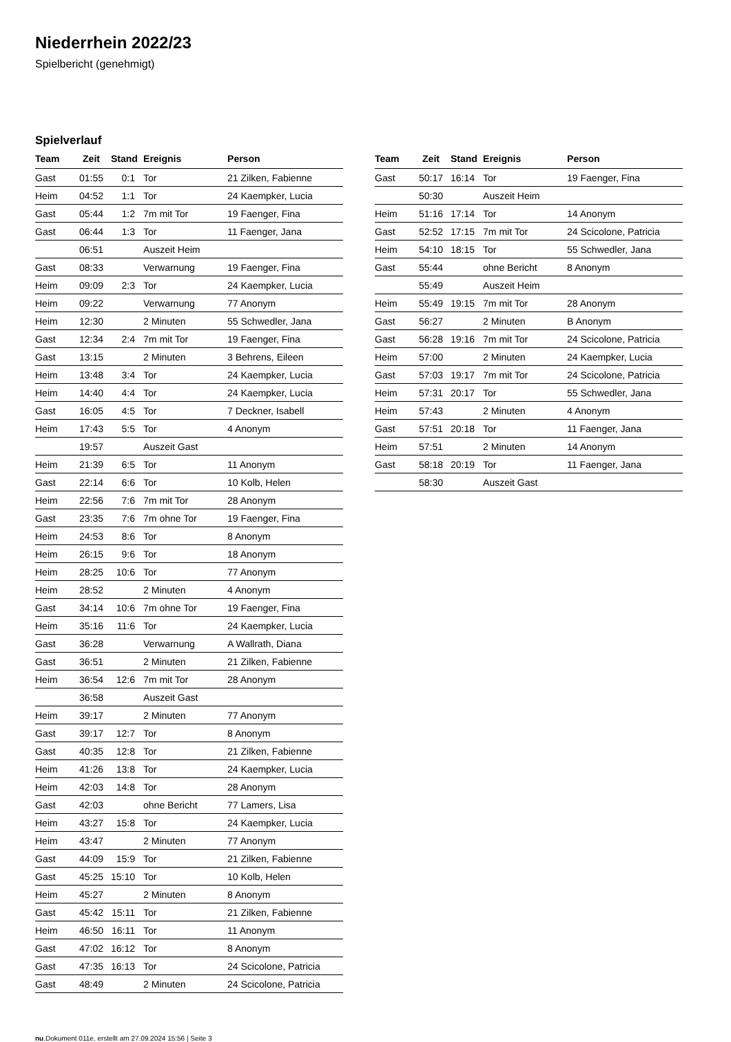Niederrhein 2022/23
Spielbericht (genehmigt)
Spielverlauf
| Team | Zeit | Stand | Ereignis | Person |
| --- | --- | --- | --- | --- |
| Gast | 01:55 | 0:1 | Tor | 21 Zilken, Fabienne |
| Heim | 04:52 | 1:1 | Tor | 24 Kaempker, Lucia |
| Gast | 05:44 | 1:2 | 7m mit Tor | 19 Faenger, Fina |
| Gast | 06:44 | 1:3 | Tor | 11 Faenger, Jana |
| | 06:51 | | Auszeit Heim | |
| Gast | 08:33 | | Verwarnung | 19 Faenger, Fina |
| Heim | 09:09 | 2:3 | Tor | 24 Kaempker, Lucia |
| Heim | 09:22 | | Verwarnung | 77 Anonym |
| Heim | 12:30 | | 2 Minuten | 55 Schwedler, Jana |
| Gast | 12:34 | 2:4 | 7m mit Tor | 19 Faenger, Fina |
| Gast | 13:15 | | 2 Minuten | 3 Behrens, Eileen |
| Heim | 13:48 | 3:4 | Tor | 24 Kaempker, Lucia |
| Heim | 14:40 | 4:4 | Tor | 24 Kaempker, Lucia |
| Gast | 16:05 | 4:5 | Tor | 7 Deckner, Isabell |
| Heim | 17:43 | 5:5 | Tor | 4 Anonym |
| | 19:57 | | Auszeit Gast | |
| Heim | 21:39 | 6:5 | Tor | 11 Anonym |
| Gast | 22:14 | 6:6 | Tor | 10 Kolb, Helen |
| Heim | 22:56 | 7:6 | 7m mit Tor | 28 Anonym |
| Gast | 23:35 | 7:6 | 7m ohne Tor | 19 Faenger, Fina |
| Heim | 24:53 | 8:6 | Tor | 8 Anonym |
| Heim | 26:15 | 9:6 | Tor | 18 Anonym |
| Heim | 28:25 | 10:6 | Tor | 77 Anonym |
| Heim | 28:52 | | 2 Minuten | 4 Anonym |
| Gast | 34:14 | 10:6 | 7m ohne Tor | 19 Faenger, Fina |
| Heim | 35:16 | 11:6 | Tor | 24 Kaempker, Lucia |
| Gast | 36:28 | | Verwarnung | A Wallrath, Diana |
| Gast | 36:51 | | 2 Minuten | 21 Zilken, Fabienne |
| Heim | 36:54 | 12:6 | 7m mit Tor | 28 Anonym |
| | 36:58 | | Auszeit Gast | |
| Heim | 39:17 | | 2 Minuten | 77 Anonym |
| Gast | 39:17 | 12:7 | Tor | 8 Anonym |
| Gast | 40:35 | 12:8 | Tor | 21 Zilken, Fabienne |
| Heim | 41:26 | 13:8 | Tor | 24 Kaempker, Lucia |
| Heim | 42:03 | 14:8 | Tor | 28 Anonym |
| Gast | 42:03 | | ohne Bericht | 77 Lamers, Lisa |
| Heim | 43:27 | 15:8 | Tor | 24 Kaempker, Lucia |
| Heim | 43:47 | | 2 Minuten | 77 Anonym |
| Gast | 44:09 | 15:9 | Tor | 21 Zilken, Fabienne |
| Gast | 45:25 | 15:10 | Tor | 10 Kolb, Helen |
| Heim | 45:27 | | 2 Minuten | 8 Anonym |
| Gast | 45:42 | 15:11 | Tor | 21 Zilken, Fabienne |
| Heim | 46:50 | 16:11 | Tor | 11 Anonym |
| Gast | 47:02 | 16:12 | Tor | 8 Anonym |
| Gast | 47:35 | 16:13 | Tor | 24 Scicolone, Patricia |
| Gast | 48:49 | | 2 Minuten | 24 Scicolone, Patricia |
| Team | Zeit | Stand | Ereignis | Person |
| --- | --- | --- | --- | --- |
| Gast | 50:17 | 16:14 | Tor | 19 Faenger, Fina |
| | 50:30 | | Auszeit Heim | |
| Heim | 51:16 | 17:14 | Tor | 14 Anonym |
| Gast | 52:52 | 17:15 | 7m mit Tor | 24 Scicolone, Patricia |
| Heim | 54:10 | 18:15 | Tor | 55 Schwedler, Jana |
| Gast | 55:44 | | ohne Bericht | 8 Anonym |
| | 55:49 | | Auszeit Heim | |
| Heim | 55:49 | 19:15 | 7m mit Tor | 28 Anonym |
| Gast | 56:27 | | 2 Minuten | B Anonym |
| Gast | 56:28 | 19:16 | 7m mit Tor | 24 Scicolone, Patricia |
| Heim | 57:00 | | 2 Minuten | 24 Kaempker, Lucia |
| Gast | 57:03 | 19:17 | 7m mit Tor | 24 Scicolone, Patricia |
| Heim | 57:31 | 20:17 | Tor | 55 Schwedler, Jana |
| Heim | 57:43 | | 2 Minuten | 4 Anonym |
| Gast | 57:51 | 20:18 | Tor | 11 Faenger, Jana |
| Heim | 57:51 | | 2 Minuten | 14 Anonym |
| Gast | 58:18 | 20:19 | Tor | 11 Faenger, Jana |
| | 58:30 | | Auszeit Gast | |
nu.Dokument 011e, erstellt am 27.09.2024 15:56 | Seite 3